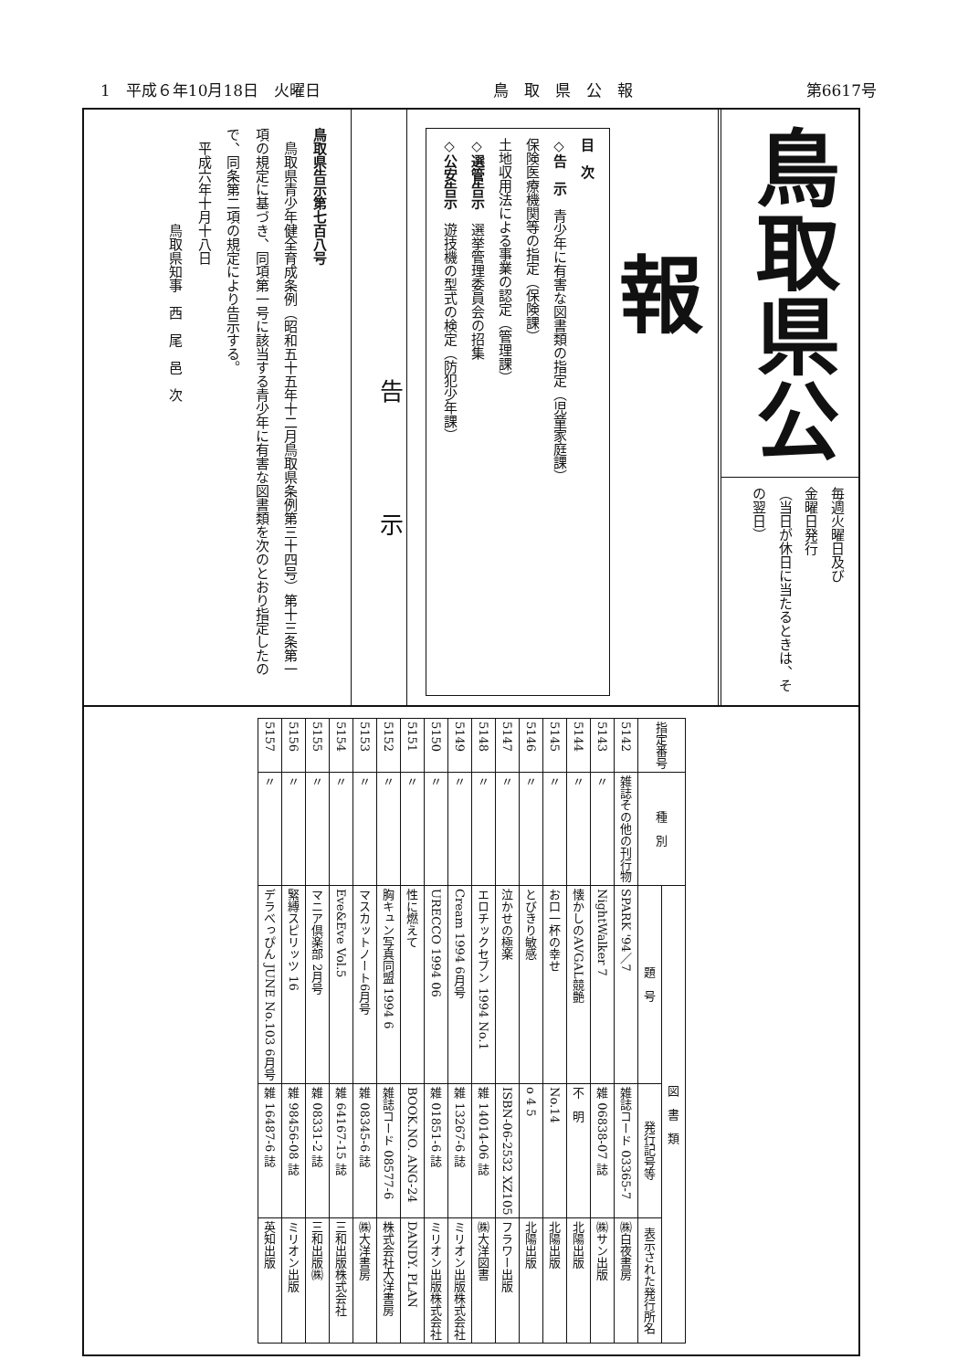1　平成６年10月18日　火曜日 鳥　取　県　公　報 第6617号
鳥取県公報
毎週火曜日及び
金曜日発行
（当日が休日に当たるときは、その翌日）
目　次
◇告　示　青少年に有害な図書類の指定（児童家庭課）
保険医療機関等の指定（保険課）
土地収用法による事業の認定（管理課）
◇選管告示　選挙管理委員会の招集
◇公安告示　遊技機の型式の検定（防犯少年課）
告示
鳥取県告示第七百八号
　鳥取県青少年健全育成条例（昭和五十五年十二月鳥取県条例第三十四号）第十三条第一項の規定に基づき、同項第一号に該当する青少年に有害な図書類を次のとおり指定したので、同条第二項の規定により告示する。
　平成六年十月十八日
　　　　　　　鳥取県知事　西　尾　邑　次
| 指定番号 | 種 別 | 図 書 類 | | |
| --- | --- | --- | --- | --- |
| | | 題 号 | 発行記号等 | 表示された発行所名 |
| 5142 | 雑誌その他の刊行物 | SPARK '94／7 | 雑誌コード 03365-7 | ㈱白夜書房 |
| 5143 | 〃 | NightWalker 7 | 雑 06838-07 誌 | ㈱サン出版 |
| 5144 | 〃 | 懐かしのAVGAL競艶 | 不 明 | 北陽出版 |
| 5145 | 〃 | お口一杯の幸せ | No.14 | 北陽出版 |
| 5146 | 〃 | とびきり敏感 | o 4 5 | 北陽出版 |
| 5147 | 〃 | 泣かせの極楽 | ISBN-06-2532 XZ105 | フラワー出版 |
| 5148 | 〃 | エロチックセブン 1994 No.1 | 雑 14014-06 誌 | ㈱大洋図書 |
| 5149 | 〃 | Cream 1994 6月号 | 雑 13267-6 誌 | ミリオン出版株式会社 |
| 5150 | 〃 | URECCO 1994 06 | 雑 01851-6 誌 | ミリオン出版株式会社 |
| 5151 | 〃 | 性に燃えて | BOOK.NO. ANG-24 | DANDY. PLAN |
| 5152 | 〃 | 胸キュン写真同盟 1994 6 | 雑誌コード 08577-6 | 株式会社大洋書房 |
| 5153 | 〃 | マスカットノート6月号 | 雑 08345-6 誌 | ㈱大洋書房 |
| 5154 | 〃 | Eve&Eve Vol.5 | 雑 64167-15 誌 | 三和出版株式会社 |
| 5155 | 〃 | マニア倶楽部 2月号 | 雑 08331-2 誌 | 三和出版㈱ |
| 5156 | 〃 | 緊縛スピリッツ 16 | 雑 98456-08 誌 | ミリオン出版 |
| 5157 | 〃 | デラべっぴん JUNE No.103 6月号 | 雑 16487-6 誌 | 英知出版 |